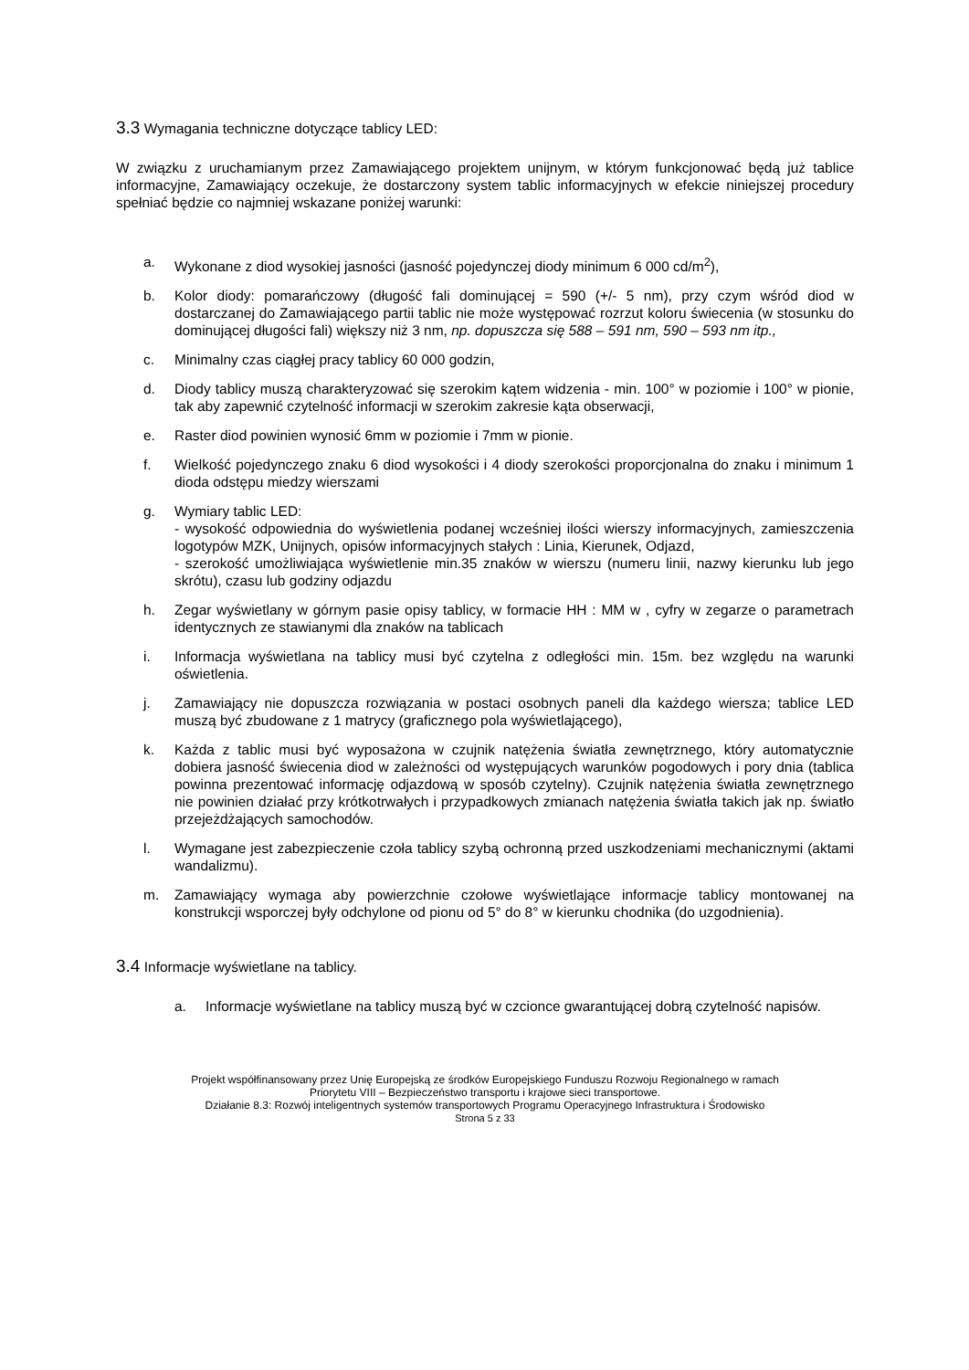3.3 Wymagania techniczne dotyczące tablicy LED:
W związku z uruchamianym przez Zamawiającego projektem unijnym, w którym funkcjonować będą już tablice informacyjne, Zamawiający oczekuje, że dostarczony system tablic informacyjnych w efekcie niniejszej procedury spełniać będzie co najmniej wskazane poniżej warunki:
a. Wykonane z diod wysokiej jasności (jasność pojedynczej diody minimum 6 000 cd/m<sup>2</sup>),
b. Kolor diody: pomarańczowy (długość fali dominującej = 590 (+/- 5 nm), przy czym wśród diod w dostarczanej do Zamawiającego partii tablic nie może występować rozrzut koloru świecenia (w stosunku do dominującej długości fali) większy niż 3 nm, np. dopuszcza się 588 – 591 nm, 590 – 593 nm itp.,
c. Minimalny czas ciągłej pracy tablicy 60 000 godzin,
d. Diody tablicy muszą charakteryzować się szerokim kątem widzenia - min. 100° w poziomie i 100° w pionie, tak aby zapewnić czytelność informacji w szerokim zakresie kąta obserwacji,
e. Raster diod powinien wynosić 6mm w poziomie i 7mm w pionie.
f. Wielkość pojedynczego znaku 6 diod wysokości i 4 diody szerokości proporcjonalna do znaku i minimum 1 dioda odstępu miedzy wierszami
g. Wymiary tablic LED:
- wysokość odpowiednia do wyświetlenia podanej wcześniej ilości wierszy informacyjnych, zamieszczenia logotypów MZK, Unijnych, opisów informacyjnych stałych : Linia, Kierunek, Odjazd,
- szerokość umożliwiająca wyświetlenie min.35 znaków w wierszu (numeru linii, nazwy kierunku lub jego skrótu), czasu lub godziny odjazdu
h. Zegar wyświetlany w górnym pasie opisy tablicy, w formacie HH : MM w , cyfry w zegarze o parametrach identycznych ze stawianymi dla znaków na tablicach
i. Informacja wyświetlana na tablicy musi być czytelna z odległości min. 15m. bez względu na warunki oświetlenia.
j. Zamawiający nie dopuszcza rozwiązania w postaci osobnych paneli dla każdego wiersza; tablice LED muszą być zbudowane z 1 matrycy (graficznego pola wyświetlającego),
k. Każda z tablic musi być wyposażona w czujnik natężenia światła zewnętrznego, który automatycznie dobiera jasność świecenia diod w zależności od występujących warunków pogodowych i pory dnia (tablica powinna prezentować informację odjazdową w sposób czytelny). Czujnik natężenia światła zewnętrznego nie powinien działać przy krótkotrwałych i przypadkowych zmianach natężenia światła takich jak np. światło przejeżdżających samochodów.
l. Wymagane jest zabezpieczenie czoła tablicy szybą ochronną przed uszkodzeniami mechanicznymi (aktami wandalizmu).
m. Zamawiający wymaga aby powierzchnie czołowe wyświetlające informacje tablicy montowanej na konstrukcji wsporczej były odchylone od pionu od 5° do 8° w kierunku chodnika (do uzgodnienia).
3.4 Informacje wyświetlane na tablicy.
a. Informacje wyświetlane na tablicy muszą być w czcionce gwarantującej dobrą czytelność napisów.
Projekt współfinansowany przez Unię Europejską ze środków Europejskiego Funduszu Rozwoju Regionalnego w ramach
Priorytetu VIII – Bezpieczeństwo transportu i krajowe sieci transportowe.
Działanie 8.3: Rozwój inteligentnych systemów transportowych Programu Operacyjnego Infrastruktura i Środowisko
Strona 5 z 33